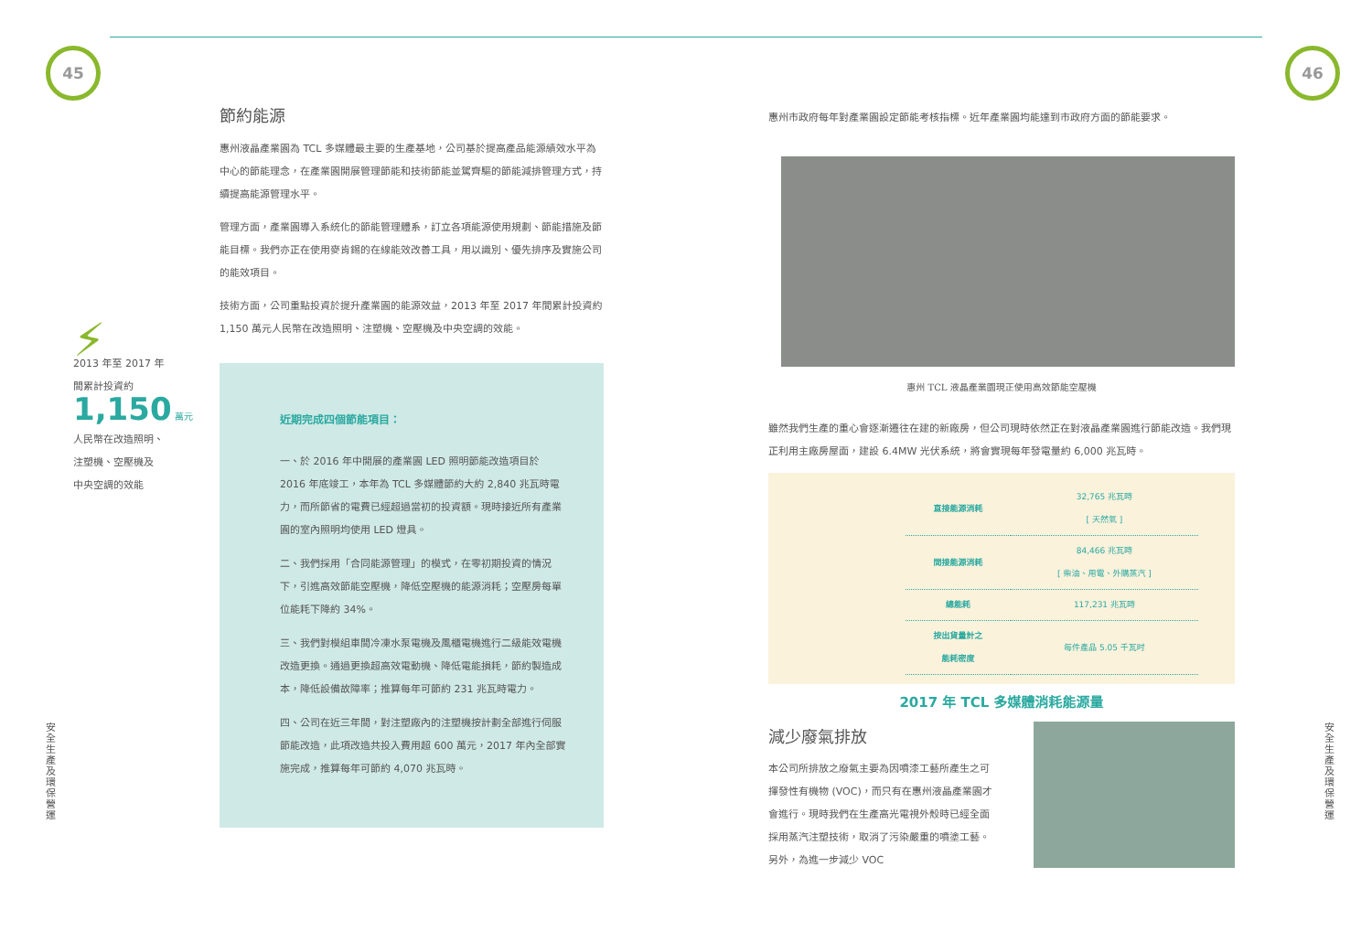45 46
安全生產及環保營運
安全生產及環保營運
⚡
2013 年至 2017 年
間累計投資約
1,150 萬元
人民幣在改造照明、
注塑機、空壓機及
中央空調的效能
節約能源
惠州液晶產業園為 TCL 多媒體最主要的生產基地，公司基於提高產品能源績效水平為中心的節能理念，在產業園開展管理節能和技術節能並駕齊驅的節能減排管理方式，持續提高能源管理水平。
管理方面，產業園導入系統化的節能管理體系，訂立各項能源使用規劃、節能措施及節能目標。我們亦正在使用麥肯錫的在線能效改善工具，用以識別、優先排序及實施公司的能效項目。
技術方面，公司重點投資於提升產業園的能源效益，2013 年至 2017 年間累計投資約 1,150 萬元人民幣在改造照明、注塑機、空壓機及中央空調的效能。
近期完成四個節能項目：
一、於 2016 年中開展的產業園 LED 照明節能改造項目於 2016 年底竣工，本年為 TCL 多媒體節約大約 2,840 兆瓦時電力，而所節省的電費已經超過當初的投資額。現時接近所有產業園的室內照明均使用 LED 燈具。
二、我們採用「合同能源管理」的模式，在零初期投資的情況下，引進高效節能空壓機，降低空壓機的能源消耗；空壓房每單位能耗下降約 34%。
三、我們對模組車間冷凍水泵電機及風櫃電機進行二級能效電機改造更換。通過更換超高效電動機、降低電能損耗，節約製造成本，降低設備故障率；推算每年可節約 231 兆瓦時電力。
四、公司在近三年間，對注塑廠內的注塑機按計劃全部進行伺服節能改造，此項改造共投入費用超 600 萬元，2017 年內全部實施完成，推算每年可節約 4,070 兆瓦時。
惠州市政府每年對產業園設定節能考核指標。近年產業園均能達到市政府方面的節能要求。
惠州 TCL 液晶產業園現正使用高效節能空壓機
雖然我們生產的重心會逐漸遷往在建的新廠房，但公司現時依然正在對液晶產業園進行節能改造。我們現正利用主廠房屋面，建設 6.4MW 光伏系統，將會實現每年發電量約 6,000 兆瓦時。
| 直接能源消耗 | 32,765 兆瓦時 [ 天然氣 ] |
| 間接能源消耗 | 84,466 兆瓦時 [ 柴油、用電、外購蒸汽 ] |
| 總能耗 | 117,231 兆瓦時 |
| 按出貨量計之 能耗密度 | 每件產品 5.05 千瓦时 |
2017 年 TCL 多媒體消耗能源量
減少廢氣排放
本公司所排放之廢氣主要為因噴漆工藝所產生之可揮發性有機物 (VOC)，而只有在惠州液晶產業園才會進行。現時我們在生產高光電視外殼時已經全面採用蒸汽注塑技術，取消了污染嚴重的噴塗工藝。另外，為進一步減少 VOC